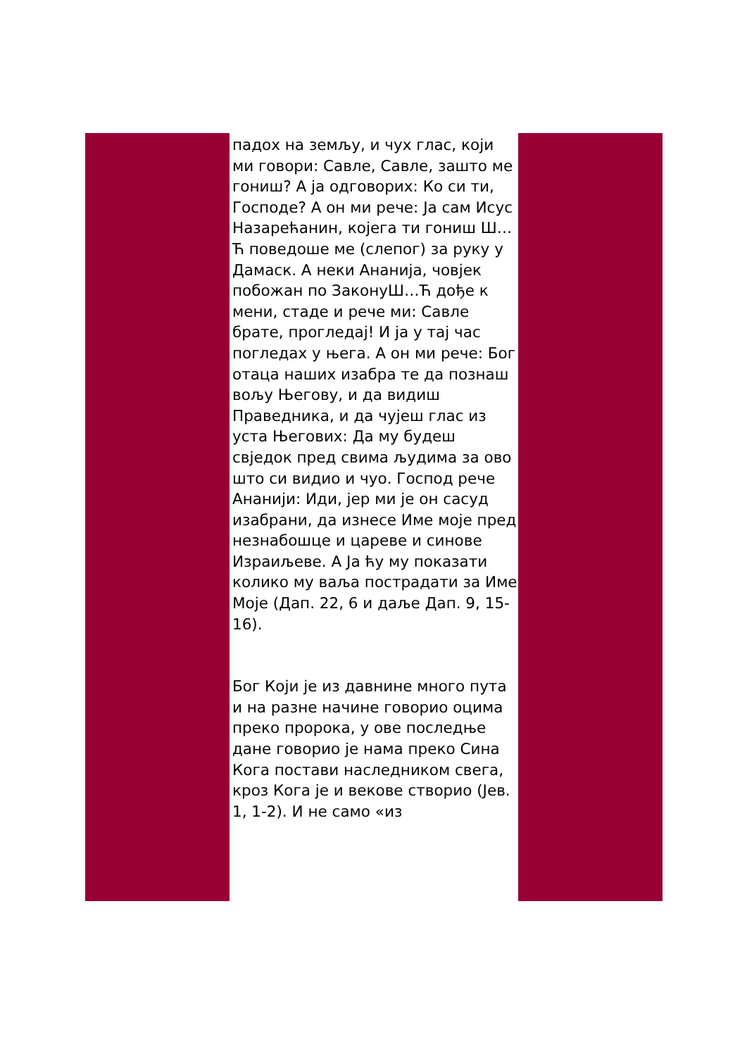падох на земљу, и чух глас, који ми говори: Савле, Савле, зашто ме гониш? А ја одговорих: Ко си ти, Господе? А он ми рече: Ја сам Исус Назарећанин, којега ти гониш Ш…Ћ поведоше ме (слепог) за руку у Дамаск. А неки Ананија, човјек побожан по ЗаконуШ…Ћ дође к мени, стаде и рече ми: Савле брате, прогледај! И ја у тај час погледах у њега. А он ми рече: Бог отаца наших изабра те да познаш вољу Његову, и да видиш Праведника, и да чујеш глас из уста Његових: Да му будеш свједок пред свима људима за ово што си видио и чуо. Господ рече Ананији: Иди, јер ми је он сасуд изабрани, да изнесе Име моје пред незнабошце и цареве и синове Израиљеве. А Ја ћу му показати колико му ваља пострадати за Име Моје (Дап. 22, 6 и даље Дап. 9, 15-16).
Бог Који је из давнине много пута и на разне начине говорио оцима преко пророка, у ове последње дане говорио је нама преко Сина Кога постави наследником свега, кроз Кога је и векове створио (Јев. 1, 1-2). И не само «из